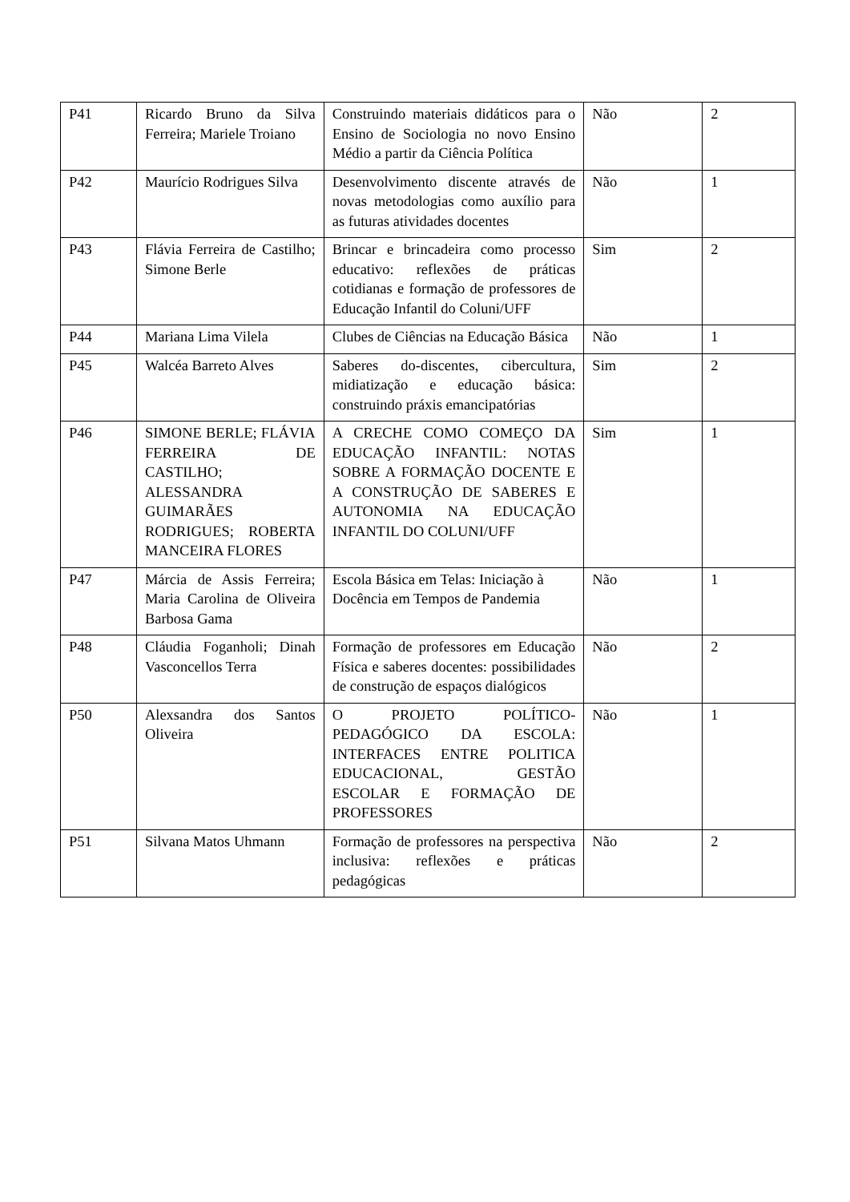| P41 | Ricardo Bruno da Silva Ferreira; Mariele Troiano | Construindo materiais didáticos para o Ensino de Sociologia no novo Ensino Médio a partir da Ciência Política | Não | 2 |
| P42 | Maurício Rodrigues Silva | Desenvolvimento discente através de novas metodologias como auxílio para as futuras atividades docentes | Não | 1 |
| P43 | Flávia Ferreira de Castilho; Simone Berle | Brincar e brincadeira como processo educativo: reflexões de práticas cotidianas e formação de professores de Educação Infantil do Coluni/UFF | Sim | 2 |
| P44 | Mariana Lima Vilela | Clubes de Ciências na Educação Básica | Não | 1 |
| P45 | Walcéa Barreto Alves | Saberes do-discentes, cibercultura, midiatização e educação básica: construindo práxis emancipatórias | Sim | 2 |
| P46 | SIMONE BERLE; FLÁVIA FERREIRA DE CASTILHO; ALESSANDRA GUIMARÃES RODRIGUES; ROBERTA MANCEIRA FLORES | A CRECHE COMO COMEÇO DA EDUCAÇÃO INFANTIL: NOTAS SOBRE A FORMAÇÃO DOCENTE E A CONSTRUÇÃO DE SABERES E AUTONOMIA NA EDUCAÇÃO INFANTIL DO COLUNI/UFF | Sim | 1 |
| P47 | Márcia de Assis Ferreira; Maria Carolina de Oliveira Barbosa Gama | Escola Básica em Telas: Iniciação à Docência em Tempos de Pandemia | Não | 1 |
| P48 | Cláudia Foganholi; Dinah Vasconcellos Terra | Formação de professores em Educação Física e saberes docentes: possibilidades de construção de espaços dialógicos | Não | 2 |
| P50 | Alexsandra dos Santos Oliveira | O PROJETO POLÍTICO-PEDAGÓGICO DA ESCOLA: INTERFACES ENTRE POLITICA EDUCACIONAL, GESTÃO ESCOLAR E FORMAÇÃO DE PROFESSORES | Não | 1 |
| P51 | Silvana Matos Uhmann | Formação de professores na perspectiva inclusiva: reflexões e práticas pedagógicas | Não | 2 |